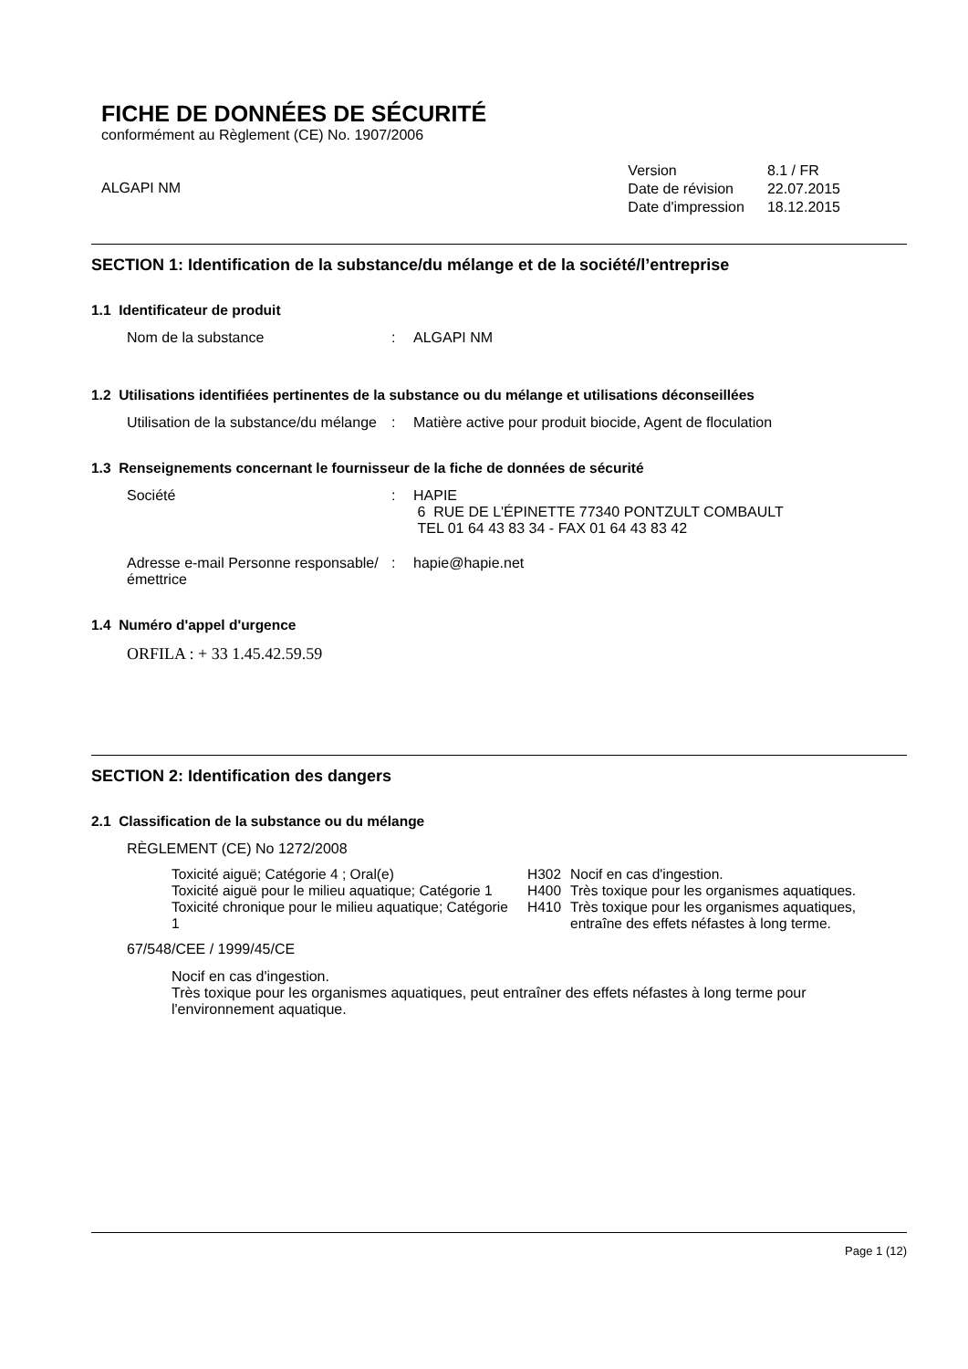FICHE DE DONNÉES DE SÉCURITÉ
conformément au Règlement (CE) No. 1907/2006
ALGAPI NM
| Version | 8.1 / FR |
| Date de révision | 22.07.2015 |
| Date d'impression | 18.12.2015 |
SECTION 1: Identification de la substance/du mélange et de la société/l’entreprise
1.1 Identificateur de produit
Nom de la substance : ALGAPI NM
1.2 Utilisations identifiées pertinentes de la substance ou du mélange et utilisations déconseillées
Utilisation de la substance/du mélange
: Matière active pour produit biocide, Agent de floculation
1.3 Renseignements concernant le fournisseur de la fiche de données de sécurité
Société : HAPIE
6 RUE DE L'ÉPINETTE 77340 PONTZULT COMBAULT
TEL 01 64 43 83 34 - FAX 01 64 43 83 42
Adresse e-mail Personne responsable/émettrice
: hapie@hapie.net
1.4 Numéro d'appel d'urgence
ORFILA : + 33 1.45.42.59.59
SECTION 2: Identification des dangers
2.1 Classification de la substance ou du mélange
RÈGLEMENT (CE) No 1272/2008
| Toxicité aiguë; Catégorie 4 ; Oral(e) | H302 | Nocif en cas d'ingestion. |
| Toxicité aiguë pour le milieu aquatique; Catégorie 1 | H400 | Très toxique pour les organismes aquatiques. |
| Toxicité chronique pour le milieu aquatique; Catégorie 1 | H410 | Très toxique pour les organismes aquatiques, entraîne des effets néfastes à long terme. |
67/548/CEE / 1999/45/CE
Nocif en cas d'ingestion.
Très toxique pour les organismes aquatiques, peut entraîner des effets néfastes à long terme pour l'environnement aquatique.
Page 1 (12)